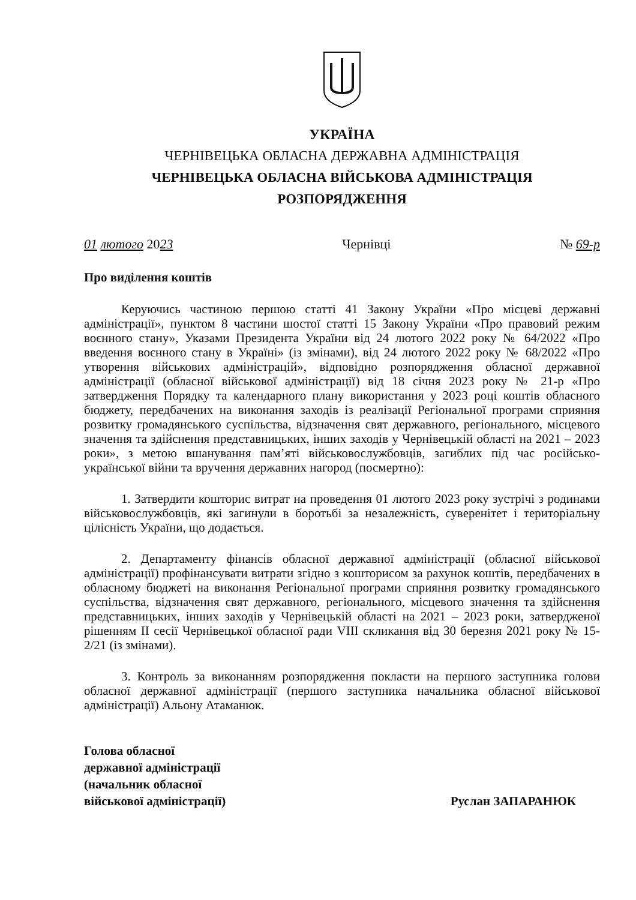УКРАЇНА
ЧЕРНІВЕЦЬКА ОБЛАСНА ДЕРЖАВНА АДМІНІСТРАЦІЯ
ЧЕРНІВЕЦЬКА ОБЛАСНА ВІЙСЬКОВА АДМІНІСТРАЦІЯ
РОЗПОРЯДЖЕННЯ
01 лютого 2023 Чернівці № 69-р
Про виділення коштів
Керуючись частиною першою статті 41 Закону України «Про місцеві державні адміністрації», пунктом 8 частини шостої статті 15 Закону України «Про правовий режим воєнного стану», Указами Президента України від 24 лютого 2022 року № 64/2022 «Про введення воєнного стану в Україні» (із змінами), від 24 лютого 2022 року № 68/2022 «Про утворення військових адміністрацій», відповідно розпорядження обласної державної адміністрації (обласної військової адміністрації) від 18 січня 2023 року № 21-р «Про затвердження Порядку та календарного плану використання у 2023 році коштів обласного бюджету, передбачених на виконання заходів із реалізації Регіональної програми сприяння розвитку громадянського суспільства, відзначення свят державного, регіонального, місцевого значення та здійснення представницьких, інших заходів у Чернівецькій області на 2021 – 2023 роки», з метою вшанування пам’яті військовослужбовців, загиблих під час російсько-української війни та вручення державних нагород (посмертно):
1. Затвердити кошторис витрат на проведення 01 лютого 2023 року зустрічі з родинами військовослужбовців, які загинули в боротьбі за незалежність, суверенітет і територіальну цілісність України, що додається.
2. Департаменту фінансів обласної державної адміністрації (обласної військової адміністрації) профінансувати витрати згідно з кошторисом за рахунок коштів, передбачених в обласному бюджеті на виконання Регіональної програми сприяння розвитку громадянського суспільства, відзначення свят державного, регіонального, місцевого значення та здійснення представницьких, інших заходів у Чернівецькій області на 2021 – 2023 роки, затвердженої рішенням II сесії Чернівецької обласної ради VIII скликання від 30 березня 2021 року № 15-2/21 (із змінами).
3. Контроль за виконанням розпорядження покласти на першого заступника голови обласної державної адміністрації (першого заступника начальника обласної військової адміністрації) Альону Атаманюк.
Голова обласної
державної адміністрації
(начальник обласної
військової адміністрації)
Руслан ЗАПАРАНЮК